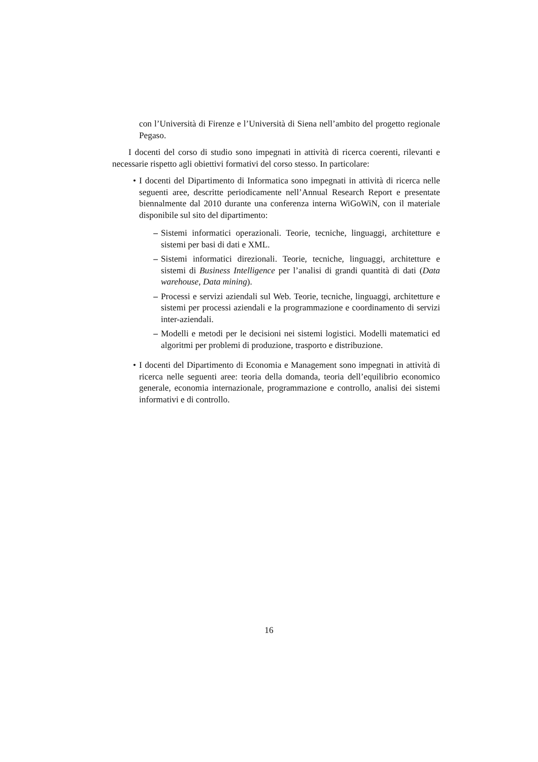con l’Università di Firenze e l’Università di Siena nell’ambito del progetto regionale Pegaso.
I docenti del corso di studio sono impegnati in attività di ricerca coerenti, rilevanti e necessarie rispetto agli obiettivi formativi del corso stesso. In particolare:
• I docenti del Dipartimento di Informatica sono impegnati in attività di ricerca nelle seguenti aree, descritte periodicamente nell’Annual Research Report e presentate biennalmente dal 2010 durante una conferenza interna WiGoWiN, con il materiale disponibile sul sito del dipartimento:
– Sistemi informatici operazionali. Teorie, tecniche, linguaggi, architetture e sistemi per basi di dati e XML.
– Sistemi informatici direzionali. Teorie, tecniche, linguaggi, architetture e sistemi di Business Intelligence per l’analisi di grandi quantità di dati (Data warehouse, Data mining).
– Processi e servizi aziendali sul Web. Teorie, tecniche, linguaggi, architetture e sistemi per processi aziendali e la programmazione e coordinamento di servizi inter-aziendali.
– Modelli e metodi per le decisioni nei sistemi logistici. Modelli matematici ed algoritmi per problemi di produzione, trasporto e distribuzione.
• I docenti del Dipartimento di Economia e Management sono impegnati in attività di ricerca nelle seguenti aree: teoria della domanda, teoria dell’equilibrio economico generale, economia internazionale, programmazione e controllo, analisi dei sistemi informativi e di controllo.
16